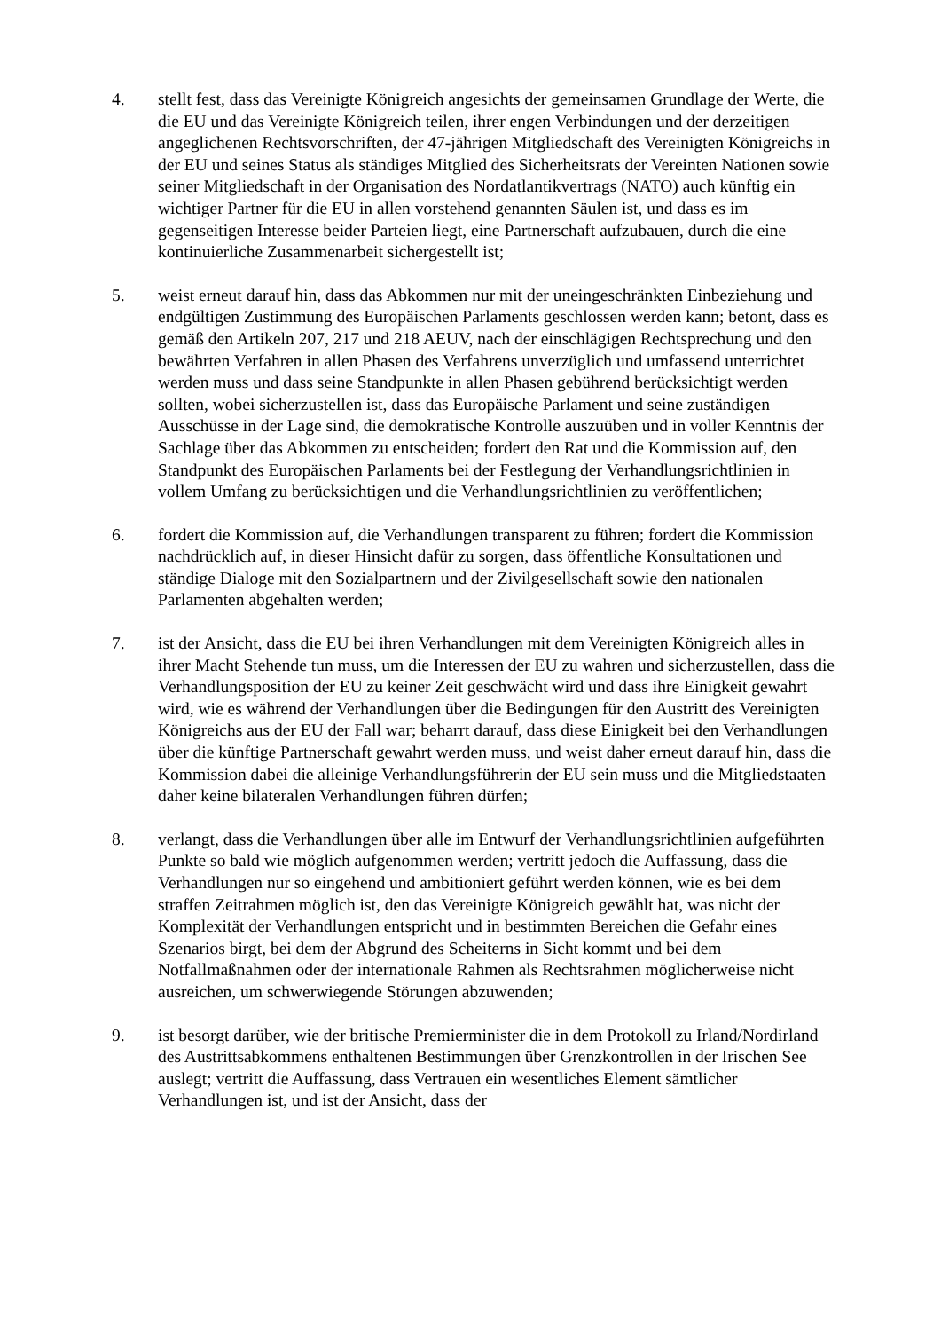4. stellt fest, dass das Vereinigte Königreich angesichts der gemeinsamen Grundlage der Werte, die die EU und das Vereinigte Königreich teilen, ihrer engen Verbindungen und der derzeitigen angeglichenen Rechtsvorschriften, der 47-jährigen Mitgliedschaft des Vereinigten Königreichs in der EU und seines Status als ständiges Mitglied des Sicherheitsrats der Vereinten Nationen sowie seiner Mitgliedschaft in der Organisation des Nordatlantikvertrags (NATO) auch künftig ein wichtiger Partner für die EU in allen vorstehend genannten Säulen ist, und dass es im gegenseitigen Interesse beider Parteien liegt, eine Partnerschaft aufzubauen, durch die eine kontinuierliche Zusammenarbeit sichergestellt ist;
5. weist erneut darauf hin, dass das Abkommen nur mit der uneingeschränkten Einbeziehung und endgültigen Zustimmung des Europäischen Parlaments geschlossen werden kann; betont, dass es gemäß den Artikeln 207, 217 und 218 AEUV, nach der einschlägigen Rechtsprechung und den bewährten Verfahren in allen Phasen des Verfahrens unverzüglich und umfassend unterrichtet werden muss und dass seine Standpunkte in allen Phasen gebührend berücksichtigt werden sollten, wobei sicherzustellen ist, dass das Europäische Parlament und seine zuständigen Ausschüsse in der Lage sind, die demokratische Kontrolle auszuüben und in voller Kenntnis der Sachlage über das Abkommen zu entscheiden; fordert den Rat und die Kommission auf, den Standpunkt des Europäischen Parlaments bei der Festlegung der Verhandlungsrichtlinien in vollem Umfang zu berücksichtigen und die Verhandlungsrichtlinien zu veröffentlichen;
6. fordert die Kommission auf, die Verhandlungen transparent zu führen; fordert die Kommission nachdrücklich auf, in dieser Hinsicht dafür zu sorgen, dass öffentliche Konsultationen und ständige Dialoge mit den Sozialpartnern und der Zivilgesellschaft sowie den nationalen Parlamenten abgehalten werden;
7. ist der Ansicht, dass die EU bei ihren Verhandlungen mit dem Vereinigten Königreich alles in ihrer Macht Stehende tun muss, um die Interessen der EU zu wahren und sicherzustellen, dass die Verhandlungsposition der EU zu keiner Zeit geschwächt wird und dass ihre Einigkeit gewahrt wird, wie es während der Verhandlungen über die Bedingungen für den Austritt des Vereinigten Königreichs aus der EU der Fall war; beharrt darauf, dass diese Einigkeit bei den Verhandlungen über die künftige Partnerschaft gewahrt werden muss, und weist daher erneut darauf hin, dass die Kommission dabei die alleinige Verhandlungsführerin der EU sein muss und die Mitgliedstaaten daher keine bilateralen Verhandlungen führen dürfen;
8. verlangt, dass die Verhandlungen über alle im Entwurf der Verhandlungsrichtlinien aufgeführten Punkte so bald wie möglich aufgenommen werden; vertritt jedoch die Auffassung, dass die Verhandlungen nur so eingehend und ambitioniert geführt werden können, wie es bei dem straffen Zeitrahmen möglich ist, den das Vereinigte Königreich gewählt hat, was nicht der Komplexität der Verhandlungen entspricht und in bestimmten Bereichen die Gefahr eines Szenarios birgt, bei dem der Abgrund des Scheiterns in Sicht kommt und bei dem Notfallmaßnahmen oder der internationale Rahmen als Rechtsrahmen möglicherweise nicht ausreichen, um schwerwiegende Störungen abzuwenden;
9. ist besorgt darüber, wie der britische Premierminister die in dem Protokoll zu Irland/Nordirland des Austrittsabkommens enthaltenen Bestimmungen über Grenzkontrollen in der Irischen See auslegt; vertritt die Auffassung, dass Vertrauen ein wesentliches Element sämtlicher Verhandlungen ist, und ist der Ansicht, dass der